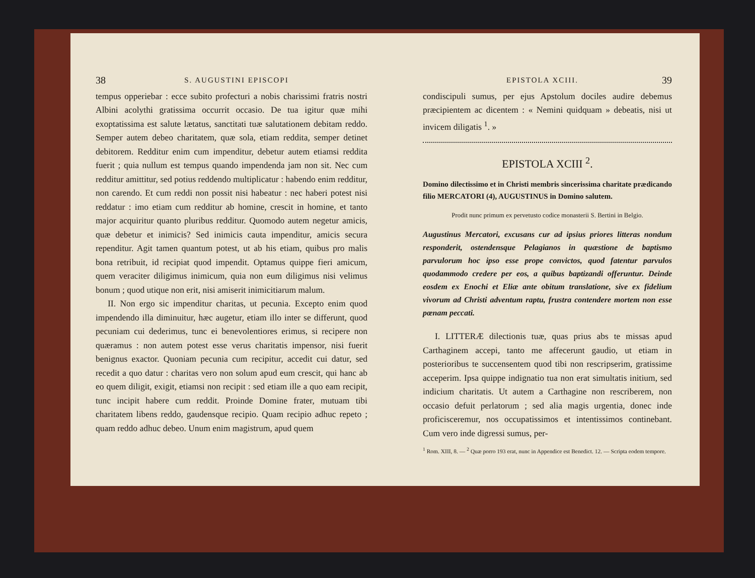38 S. AUGUSTINI EPISCOPI
tempus opperiebar : ecce subito profecturi a nobis charissimi fratris nostri Albini acolythi gratissima occurrit occasio. De tua igitur quæ mihi exoptatissima est salute lætatus, sanctitati tuæ salutationem debitam reddo. Semper autem debeo charitatem, quæ sola, etiam reddita, semper detinet debitorem. Redditur enim cum impenditur, debetur autem etiamsi reddita fuerit ; quia nullum est tempus quando impendenda jam non sit. Nec cum redditur amittitur, sed potius reddendo multiplicatur : habendo enim redditur, non carendo. Et cum reddi non possit nisi habeatur : nec haberi potest nisi reddatur : imo etiam cum redditur ab homine, crescit in homine, et tanto major acquiritur quanto pluribus redditur. Quomodo autem negetur amicis, quæ debetur et inimicis? Sed inimicis cauta impenditur, amicis secura rependitur. Agit tamen quantum potest, ut ab his etiam, quibus pro malis bona retribuit, id recipiat quod impendit. Optamus quippe fieri amicum, quem veraciter diligimus inimicum, quia non eum diligimus nisi velimus bonum ; quod utique non erit, nisi amiserit inimicitiarum malum.
II. Non ergo sic impenditur charitas, ut pecunia. Excepto enim quod impendendo illa diminuitur, hæc augetur, etiam illo inter se differunt, quod pecuniam cui dederimus, tunc ei benevolentiores erimus, si recipere non quæramus : non autem potest esse verus charitatis impensor, nisi fuerit benignus exactor. Quoniam pecunia cum recipitur, accedit cui datur, sed recedit a quo datur : charitas vero non solum apud eum crescit, qui hanc ab eo quem diligit, exigit, etiamsi non recipit : sed etiam ille a quo eam recipit, tunc incipit habere cum reddit. Proinde Domine frater, mutuam tibi charitatem libens reddo, gaudensque recipio. Quam recipio adhuc repeto ; quam reddo adhuc debeo. Unum enim magistrum, apud quem
EPISTOLA XCIII. 39
condiscipuli sumus, per ejus Apstolum dociles audire debemus præcipientem ac dicentem : « Nemini quidquam » debeatis, nisi ut invicem diligatis <sup>1</sup>. »
EPISTOLA XCIII <sup>2</sup>.
Domino dilectissimo et in Christi membris sincerissima charitate prædicando filio MERCATORI (4), AUGUSTINUS in Domino salutem.
Prodit nunc primum ex pervetusto codice monasterii S. Bertini in Belgio.
Augustinus Mercatori, excusans cur ad ipsius priores litteras nondum responderit, ostendensque Pelagianos in quæstione de baptismo parvulorum hoc ipso esse prope convictos, quod fatentur parvulos quodammodo credere per eos, a quibus baptizandi offeruntur. Deinde eosdem ex Enochi et Eliæ ante obitum translatione, sive ex fidelium vivorum ad Christi adventum raptu, frustra contendere mortem non esse pœnam peccati.
I. LITTERÆ dilectionis tuæ, quas prius abs te missas apud Carthaginem accepi, tanto me affecerunt gaudio, ut etiam in posterioribus te succensentem quod tibi non rescripserim, gratissime acceperim. Ipsa quippe indignatio tua non erat simultatis initium, sed indicium charitatis. Ut autem a Carthagine non rescriberem, non occasio defuit perlatorum ; sed alia magis urgentia, donec inde proficisceremur, nos occupatissimos et intentissimos continebant. Cum vero inde digressi sumus, per-
<sup>1</sup> Rom. XIII, 8. — <sup>2</sup> Quæ porro 193 erat, nunc in Appendice est Benedict. 12. — Scripta eodem tempore.